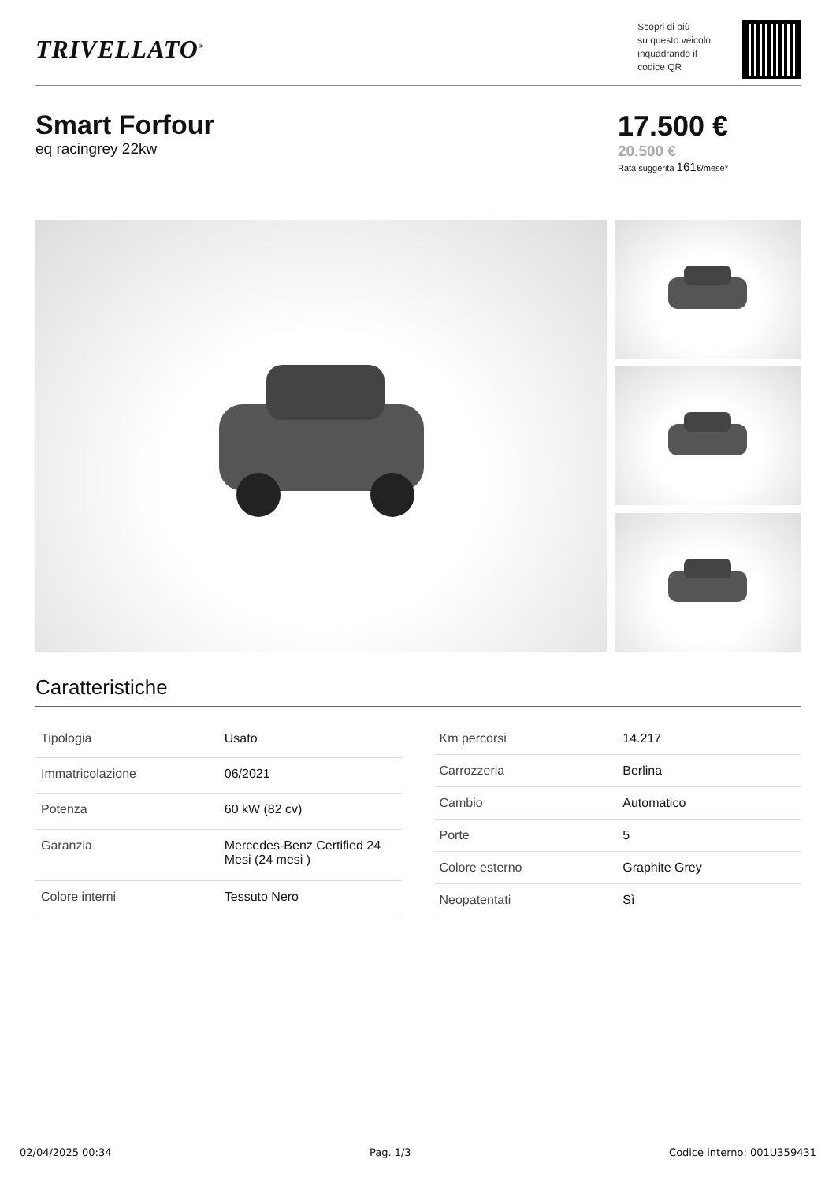TRIVELLATO<sup>®</sup>
Scopri di più
su questo veicolo
inquadrando il
codice QR
Smart Forfour
eq racingrey 22kw
17.500 €
20.500 €
Rata suggerita 161€/mese*
Caratteristiche
| Tipologia | Usato |
| Immatricolazione | 06/2021 |
| Potenza | 60 kW (82 cv) |
| Garanzia | Mercedes-Benz Certified 24 Mesi (24 mesi ) |
| Colore interni | Tessuto Nero |
| Km percorsi | 14.217 |
| Carrozzeria | Berlina |
| Cambio | Automatico |
| Porte | 5 |
| Colore esterno | Graphite Grey |
| Neopatentati | Sì |
02/04/2025 00:34 Pag. 1/3 Codice interno: 001U359431